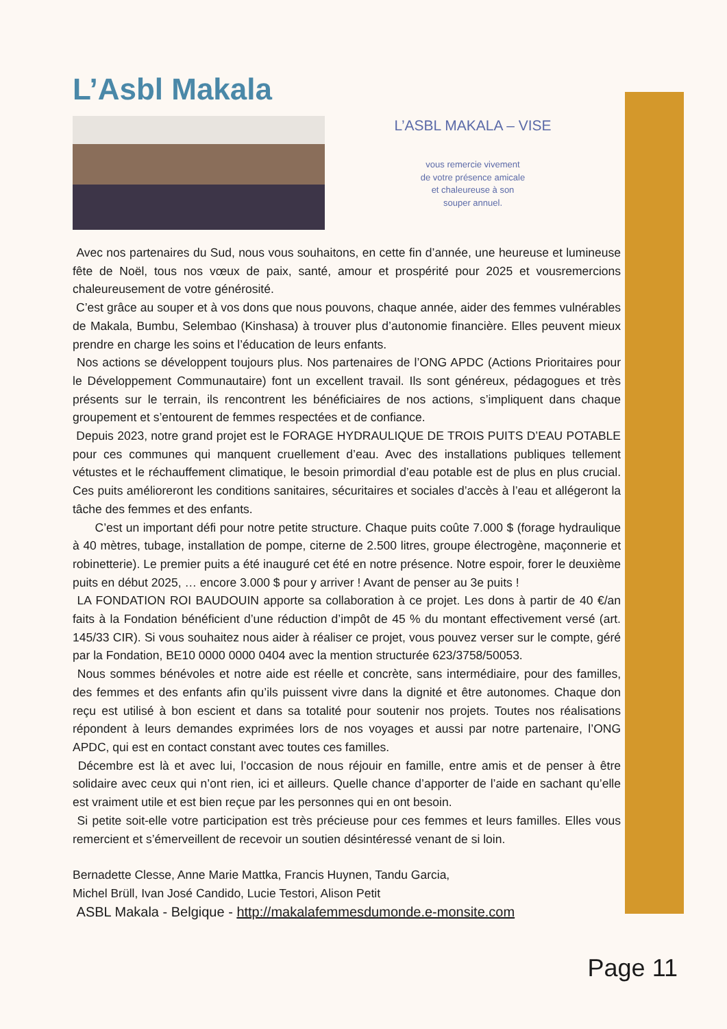L’Asbl Makala
L’ASBL MAKALA – VISE
vous remercie vivement
de votre présence amicale
et chaleureuse à son
souper annuel.
Avec nos partenaires du Sud, nous vous souhaitons, en cette fin d’année, une heureuse et lumineuse fête de Noël, tous nos vœux de paix, santé, amour et prospérité pour 2025 et vousremercions chaleureusement de votre générosité.
C’est grâce au souper et à vos dons que nous pouvons, chaque année, aider des femmes vulnérables de Makala, Bumbu, Selembao (Kinshasa) à trouver plus d’autonomie financière. Elles peuvent mieux prendre en charge les soins et l’éducation de leurs enfants.
Nos actions se développent toujours plus. Nos partenaires de l’ONG APDC (Actions Prioritaires pour le Développement Communautaire) font un excellent travail. Ils sont généreux, pédagogues et très présents sur le terrain, ils rencontrent les bénéficiaires de nos actions, s’impliquent dans chaque groupement et s’entourent de femmes respectées et de confiance.
Depuis 2023, notre grand projet est le FORAGE HYDRAULIQUE DE TROIS PUITS D’EAU POTABLE pour ces communes qui manquent cruellement d’eau. Avec des installations publiques tellement vétustes et le réchauffement climatique, le besoin primordial d’eau potable est de plus en plus crucial. Ces puits amélioreront les conditions sanitaires, sécuritaires et sociales d’accès à l’eau et allégeront la tâche des femmes et des enfants.
C’est un important défi pour notre petite structure. Chaque puits coûte 7.000 $ (forage hydraulique à 40 mètres, tubage, installation de pompe, citerne de 2.500 litres, groupe électrogène, maçonnerie et robinetterie). Le premier puits a été inauguré cet été en notre présence. Notre espoir, forer le deuxième puits en début 2025, … encore 3.000 $ pour y arriver ! Avant de penser au 3e puits !
LA FONDATION ROI BAUDOUIN apporte sa collaboration à ce projet. Les dons à partir de 40 €/an faits à la Fondation bénéficient d’une réduction d’impôt de 45 % du montant effectivement versé (art. 145/33 CIR). Si vous souhaitez nous aider à réaliser ce projet, vous pouvez verser sur le compte, géré par la Fondation, BE10 0000 0000 0404 avec la mention structurée 623/3758/50053.
Nous sommes bénévoles et notre aide est réelle et concrète, sans intermédiaire, pour des familles, des femmes et des enfants afin qu’ils puissent vivre dans la dignité et être autonomes. Chaque don reçu est utilisé à bon escient et dans sa totalité pour soutenir nos projets. Toutes nos réalisations répondent à leurs demandes exprimées lors de nos voyages et aussi par notre partenaire, l’ONG APDC, qui est en contact constant avec toutes ces familles.
Décembre est là et avec lui, l’occasion de nous réjouir en famille, entre amis et de penser à être solidaire avec ceux qui n’ont rien, ici et ailleurs. Quelle chance d’apporter de l’aide en sachant qu’elle est vraiment utile et est bien reçue par les personnes qui en ont besoin.
Si petite soit-elle votre participation est très précieuse pour ces femmes et leurs familles. Elles vous remercient et s’émerveillent de recevoir un soutien désintéressé venant de si loin.
Bernadette Clesse, Anne Marie Mattka, Francis Huynen, Tandu Garcia,
Michel Brüll, Ivan José Candido, Lucie Testori, Alison Petit
ASBL Makala - Belgique - http://makalafemmesdumonde.e-monsite.com
Page 11